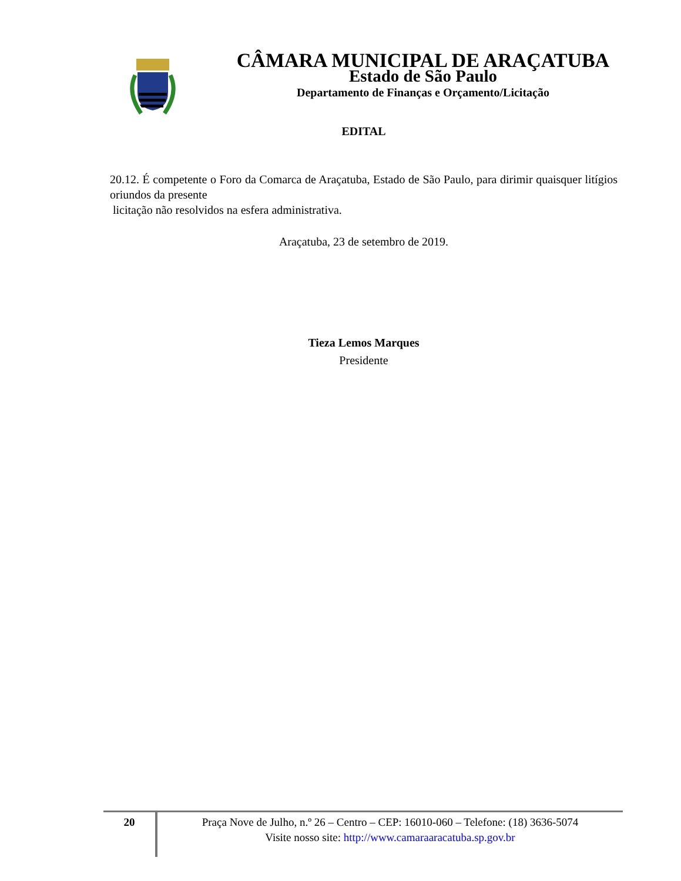CÂMARA MUNICIPAL DE ARAÇATUBA
Estado de São Paulo
Departamento de Finanças e Orçamento/Licitação
EDITAL
20.12. É competente o Foro da Comarca de Araçatuba, Estado de São Paulo, para dirimir quaisquer litígios oriundos da presente
licitação não resolvidos na esfera administrativa.
Araçatuba, 23 de setembro de 2019.
Tieza Lemos Marques
Presidente
20
Praça Nove de Julho, n.º 26 – Centro – CEP: 16010-060 – Telefone: (18) 3636-5074
Visite nosso site: http://www.camaraaracatuba.sp.gov.br